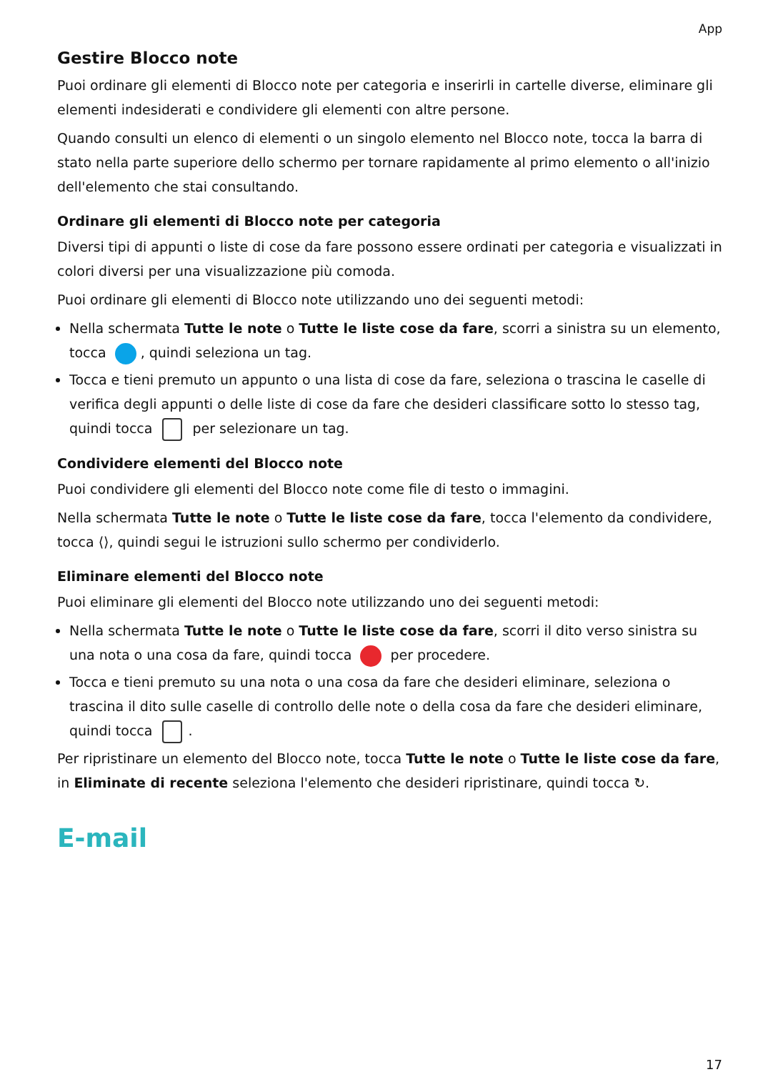App
Gestire Blocco note
Puoi ordinare gli elementi di Blocco note per categoria e inserirli in cartelle diverse, eliminare gli elementi indesiderati e condividere gli elementi con altre persone.
Quando consulti un elenco di elementi o un singolo elemento nel Blocco note, tocca la barra di stato nella parte superiore dello schermo per tornare rapidamente al primo elemento o all'inizio dell'elemento che stai consultando.
Ordinare gli elementi di Blocco note per categoria
Diversi tipi di appunti o liste di cose da fare possono essere ordinati per categoria e visualizzati in colori diversi per una visualizzazione più comoda.
Puoi ordinare gli elementi di Blocco note utilizzando uno dei seguenti metodi:
Nella schermata Tutte le note o Tutte le liste cose da fare, scorri a sinistra su un elemento, tocca , quindi seleziona un tag.
Tocca e tieni premuto un appunto o una lista di cose da fare, seleziona o trascina le caselle di verifica degli appunti o delle liste di cose da fare che desideri classificare sotto lo stesso tag, quindi tocca per selezionare un tag.
Condividere elementi del Blocco note
Puoi condividere gli elementi del Blocco note come file di testo o immagini.
Nella schermata Tutte le note o Tutte le liste cose da fare, tocca l'elemento da condividere, tocca ⟨⟩, quindi segui le istruzioni sullo schermo per condividerlo.
Eliminare elementi del Blocco note
Puoi eliminare gli elementi del Blocco note utilizzando uno dei seguenti metodi:
Nella schermata Tutte le note o Tutte le liste cose da fare, scorri il dito verso sinistra su una nota o una cosa da fare, quindi tocca per procedere.
Tocca e tieni premuto su una nota o una cosa da fare che desideri eliminare, seleziona o trascina il dito sulle caselle di controllo delle note o della cosa da fare che desideri eliminare, quindi tocca .
Per ripristinare un elemento del Blocco note, tocca Tutte le note o Tutte le liste cose da fare, in Eliminate di recente seleziona l'elemento che desideri ripristinare, quindi tocca ↻.
E-mail
17